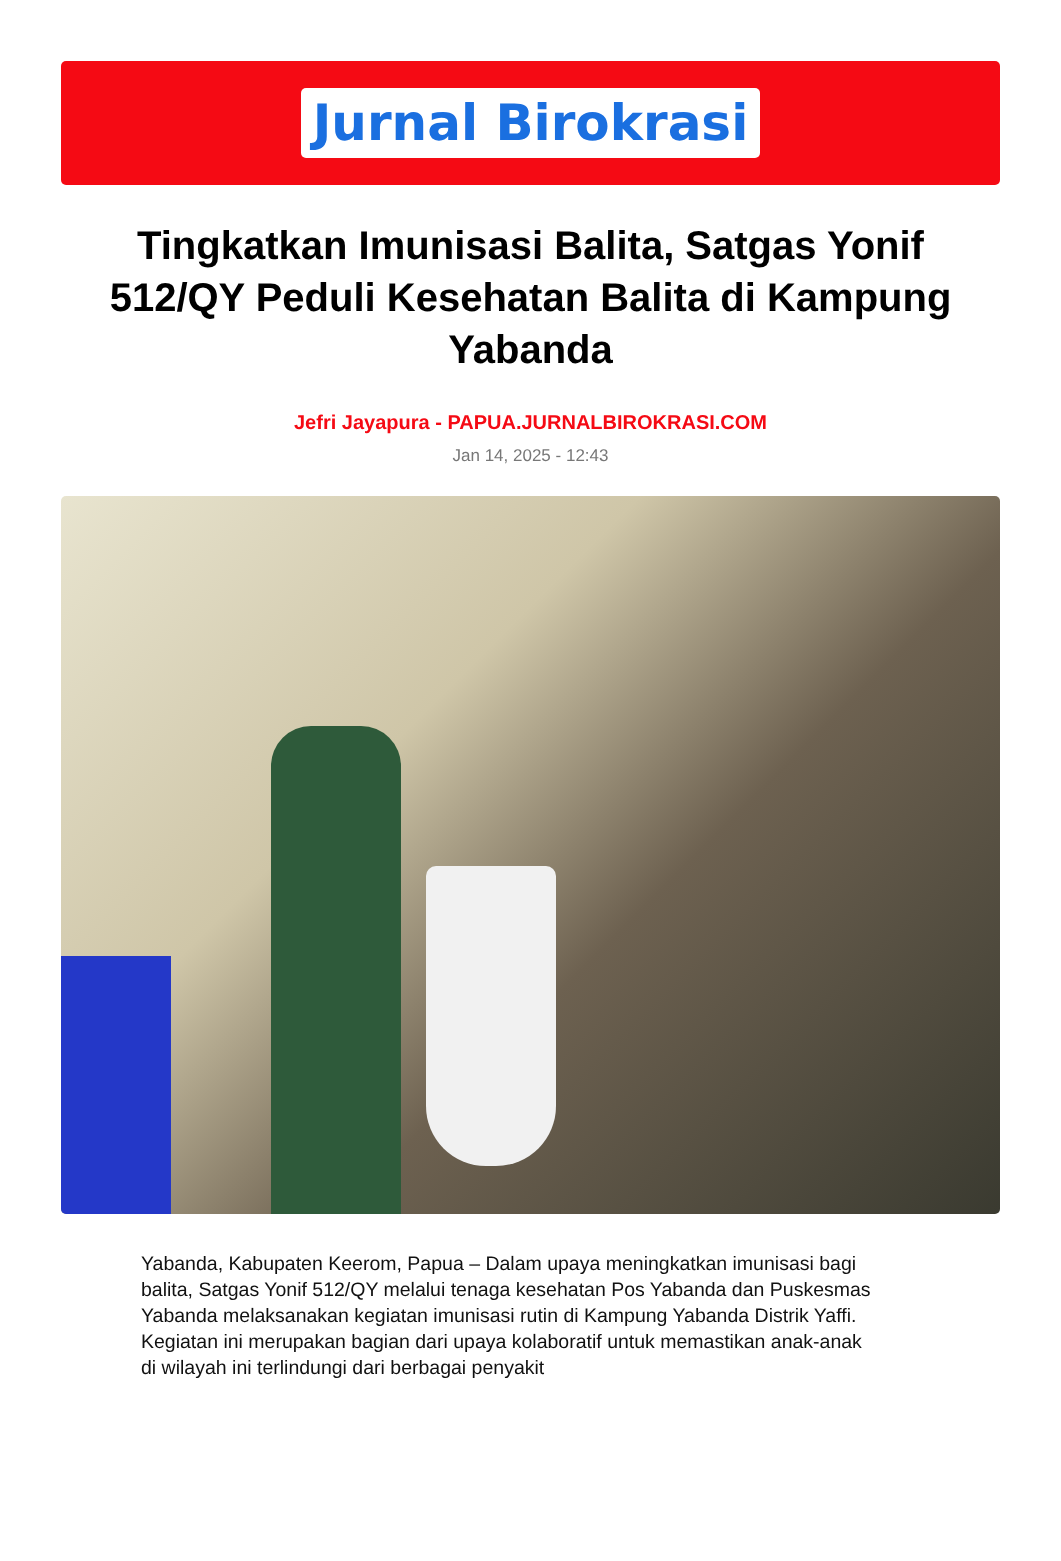Jurnal Birokrasi
Tingkatkan Imunisasi Balita, Satgas Yonif 512/QY Peduli Kesehatan Balita di Kampung Yabanda
Jefri Jayapura - PAPUA.JURNALBIROKRASI.COM
Jan 14, 2025 - 12:43
Yabanda, Kabupaten Keerom, Papua – Dalam upaya meningkatkan imunisasi bagi balita, Satgas Yonif 512/QY melalui tenaga kesehatan Pos Yabanda dan Puskesmas Yabanda melaksanakan kegiatan imunisasi rutin di Kampung Yabanda Distrik Yaffi. Kegiatan ini merupakan bagian dari upaya kolaboratif untuk memastikan anak-anak di wilayah ini terlindungi dari berbagai penyakit